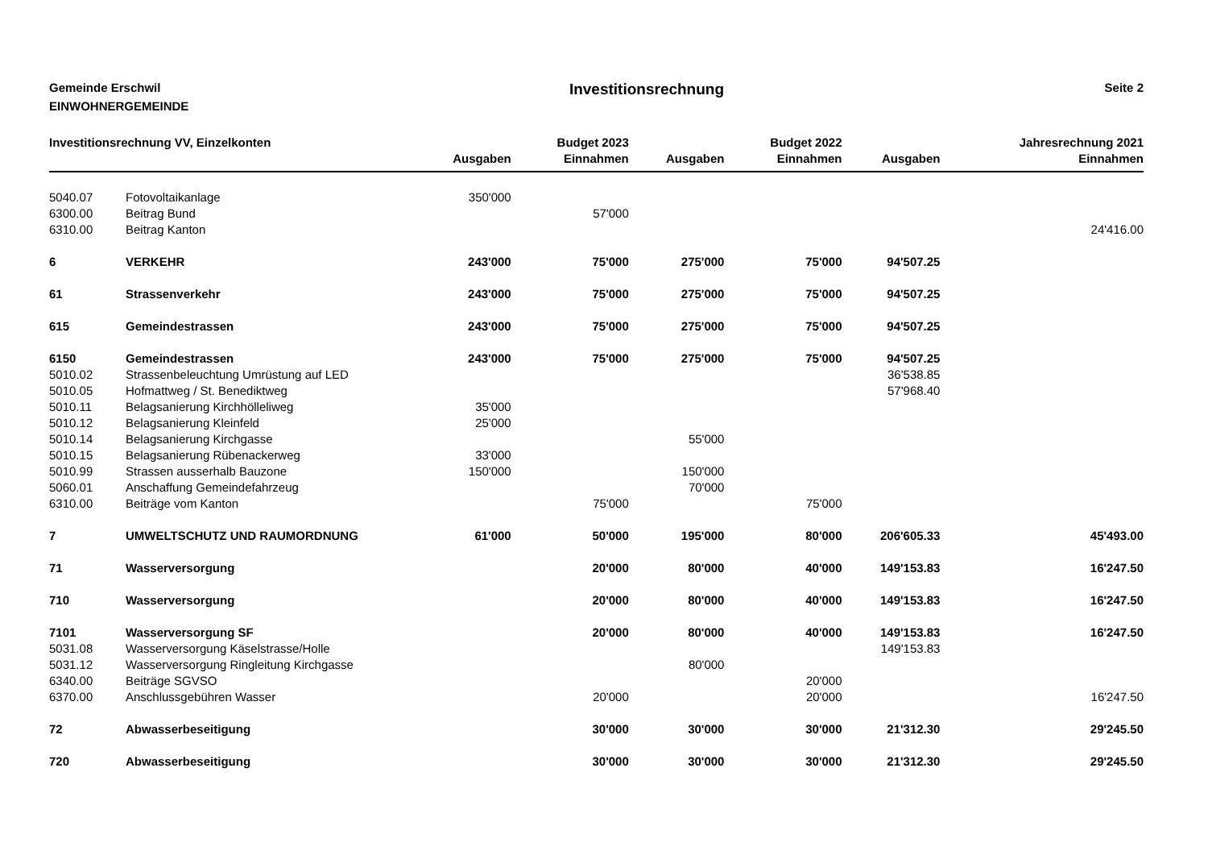Gemeinde Erschwil
EINWOHNERGEMEINDE
Investitionsrechnung
Seite 2
| Investitionsrechnung VV, Einzelkonten | | | Budget 2023 | | Budget 2022 | | Jahresrechnung 2021 |
| --- | --- | --- | --- | --- | --- | --- | --- |
| | | Ausgaben | Einnahmen | Ausgaben | Einnahmen | Ausgaben | Einnahmen |
| 5040.07 | Fotovoltaikanlage | 350'000 | | | | | |
| 6300.00 | Beitrag Bund | | 57'000 | | | | |
| 6310.00 | Beitrag Kanton | | | | | | 24'416.00 |
| 6 | VERKEHR | 243'000 | 75'000 | 275'000 | 75'000 | 94'507.25 | |
| 61 | Strassenverkehr | 243'000 | 75'000 | 275'000 | 75'000 | 94'507.25 | |
| 615 | Gemeindestrassen | 243'000 | 75'000 | 275'000 | 75'000 | 94'507.25 | |
| 6150 | Gemeindestrassen | 243'000 | 75'000 | 275'000 | 75'000 | 94'507.25 | |
| 5010.02 | Strassenbeleuchtung Umrüstung auf LED | | | | | 36'538.85 | |
| 5010.05 | Hofmattweg / St. Benediktweg | | | | | 57'968.40 | |
| 5010.11 | Belagsanierung Kirchhölleliweg | 35'000 | | | | | |
| 5010.12 | Belagsanierung Kleinfeld | 25'000 | | | | | |
| 5010.14 | Belagsanierung Kirchgasse | | | 55'000 | | | |
| 5010.15 | Belagsanierung Rübenackerweg | 33'000 | | | | | |
| 5010.99 | Strassen ausserhalb Bauzone | 150'000 | | 150'000 | | | |
| 5060.01 | Anschaffung Gemeindefahrzeug | | | 70'000 | | | |
| 6310.00 | Beiträge vom Kanton | | 75'000 | | 75'000 | | |
| 7 | UMWELTSCHUTZ UND RAUMORDNUNG | 61'000 | 50'000 | 195'000 | 80'000 | 206'605.33 | 45'493.00 |
| 71 | Wasserversorgung | | 20'000 | 80'000 | 40'000 | 149'153.83 | 16'247.50 |
| 710 | Wasserversorgung | | 20'000 | 80'000 | 40'000 | 149'153.83 | 16'247.50 |
| 7101 | Wasserversorgung SF | | 20'000 | 80'000 | 40'000 | 149'153.83 | 16'247.50 |
| 5031.08 | Wasserversorgung Käselstrasse/Holle | | | | | 149'153.83 | |
| 5031.12 | Wasserversorgung Ringleitung Kirchgasse | | | 80'000 | | | |
| 6340.00 | Beiträge SGVSO | | | | 20'000 | | |
| 6370.00 | Anschlussgebühren Wasser | | 20'000 | | 20'000 | | 16'247.50 |
| 72 | Abwasserbeseitigung | | 30'000 | 30'000 | 30'000 | 21'312.30 | 29'245.50 |
| 720 | Abwasserbeseitigung | | 30'000 | 30'000 | 30'000 | 21'312.30 | 29'245.50 |